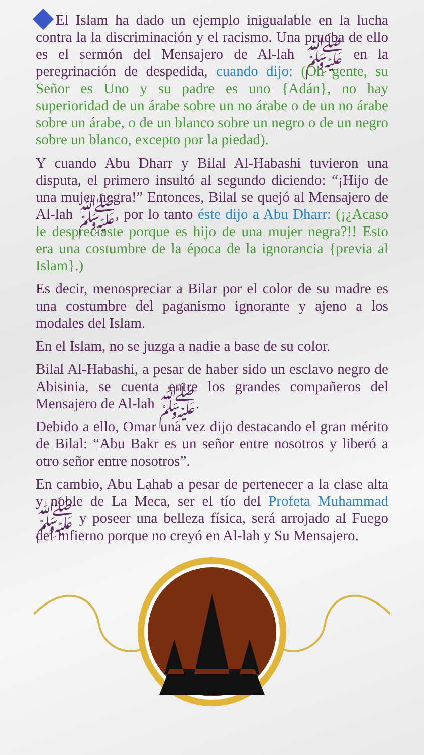El Islam ha dado un ejemplo inigualable en la lucha contra la la discriminación y el racismo. Una prueba de ello es el sermón del Mensajero de Al-lah ﷺ en la peregrinación de despedida, cuando dijo: (Oh gente, su Señor es Uno y su padre es uno {Adán}, no hay superioridad de un árabe sobre un no árabe o de un no árabe sobre un árabe, o de un blanco sobre un negro o de un negro sobre un blanco, excepto por la piedad).
Y cuando Abu Dharr y Bilal Al-Habashi tuvieron una disputa, el primero insultó al segundo diciendo: “¡Hijo de una mujer negra!” Entonces, Bilal se quejó al Mensajero de Al-lah ﷺ, por lo tanto éste dijo a Abu Dharr: (¡¿Acaso le despreciaste porque es hijo de una mujer negra?!! Esto era una costumbre de la época de la ignorancia {previa al Islam}.)
Es decir, menospreciar a Bilar por el color de su madre es una costumbre del paganismo ignorante y ajeno a los modales del Islam.
En el Islam, no se juzga a nadie a base de su color.
Bilal Al-Habashi, a pesar de haber sido un esclavo negro de Abisinia, se cuenta entre los grandes compañeros del Mensajero de Al-lah ﷺ.
Debido a ello, Omar una vez dijo destacando el gran mérito de Bilal: “Abu Bakr es un señor entre nosotros y liberó a otro señor entre nosotros”.
En cambio, Abu Lahab a pesar de pertenecer a la clase alta y noble de La Meca, ser el tío del Profeta Muhammad ﷺ y poseer una belleza física, será arrojado al Fuego del Infierno porque no creyó en Al-lah y Su Mensajero.